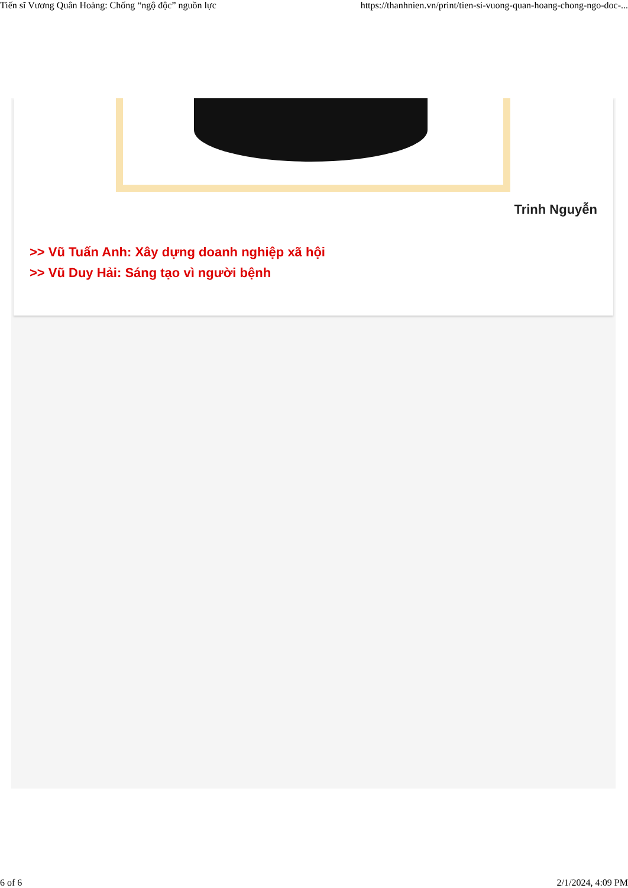Tiến sĩ Vương Quân Hoàng: Chống “ngộ độc” nguồn lực https://thanhnien.vn/print/tien-si-vuong-quan-hoang-chong-ngo-doc-...
Trinh Nguyễn
>> Vũ Tuấn Anh: Xây dựng doanh nghiệp xã hội
>> Vũ Duy Hải: Sáng tạo vì người bệnh
6 of 6 2/1/2024, 4:09 PM